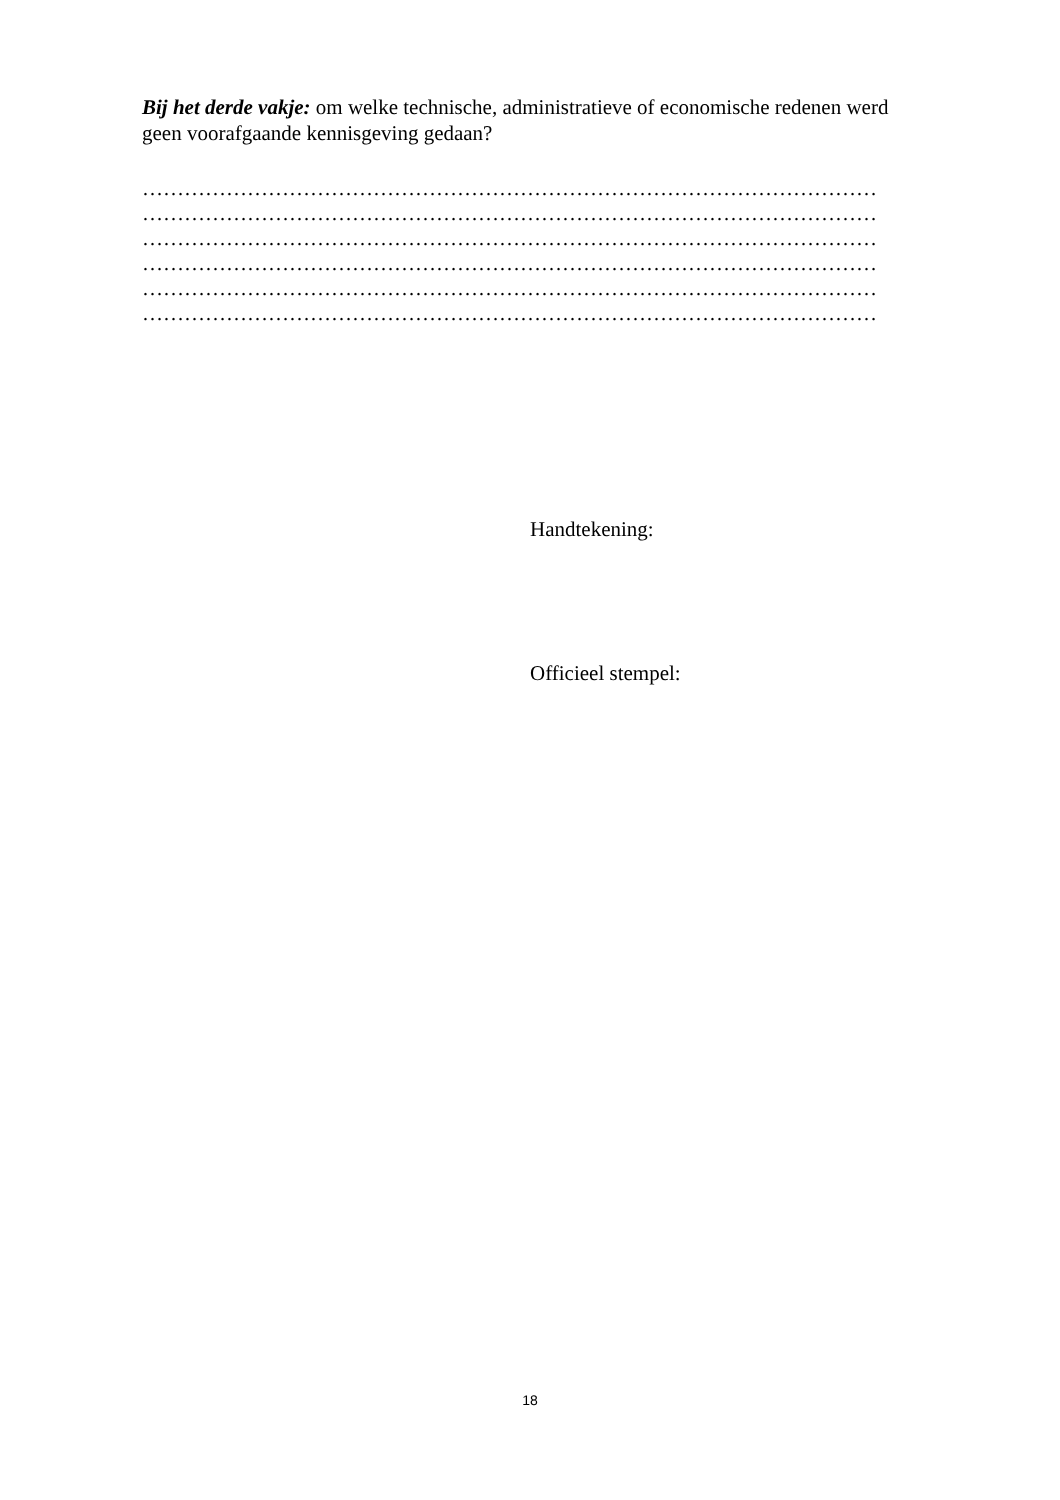Bij het derde vakje: om welke technische, administratieve of economische redenen werd geen voorafgaande kennisgeving gedaan?
……………………………………………………………………………………………
……………………………………………………………………………………………
……………………………………………………………………………………………
……………………………………………………………………………………………
……………………………………………………………………………………………
……………………………………………………………………………………………
Handtekening:
Officieel stempel:
18